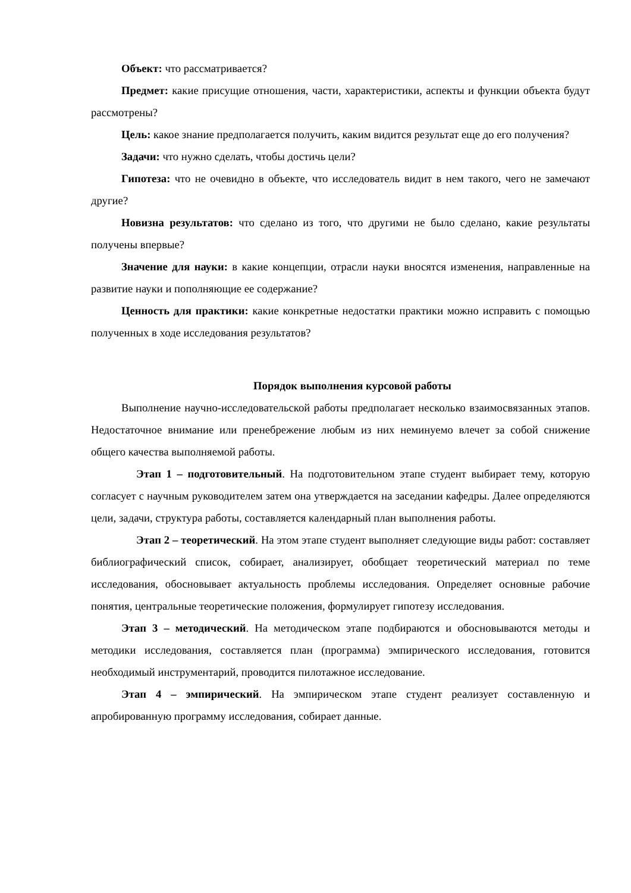Объект: что рассматривается?
Предмет: какие присущие отношения, части, характеристики, аспекты и функции объекта будут рассмотрены?
Цель: какое знание предполагается получить, каким видится результат еще до его получения?
Задачи: что нужно сделать, чтобы достичь цели?
Гипотеза: что не очевидно в объекте, что исследователь видит в нем такого, чего не замечают другие?
Новизна результатов: что сделано из того, что другими не было сделано, какие результаты получены впервые?
Значение для науки: в какие концепции, отрасли науки вносятся изменения, направленные на развитие науки и пополняющие ее содержание?
Ценность для практики: какие конкретные недостатки практики можно исправить с помощью полученных в ходе исследования результатов?
Порядок выполнения курсовой работы
Выполнение научно-исследовательской работы предполагает несколько взаимосвязанных этапов. Недостаточное внимание или пренебрежение любым из них неминуемо влечет за собой снижение общего качества выполняемой работы.
Этап 1 – подготовительный. На подготовительном этапе студент выбирает тему, которую согласует с научным руководителем затем она утверждается на заседании кафедры. Далее определяются цели, задачи, структура работы, составляется календарный план выполнения работы.
Этап 2 – теоретический. На этом этапе студент выполняет следующие виды работ: составляет библиографический список, собирает, анализирует, обобщает теоретический материал по теме исследования, обосновывает актуальность проблемы исследования. Определяет основные рабочие понятия, центральные теоретические положения, формулирует гипотезу исследования.
Этап 3 – методический. На методическом этапе подбираются и обосновываются методы и методики исследования, составляется план (программа) эмпирического исследования, готовится необходимый инструментарий, проводится пилотажное исследование.
Этап 4 – эмпирический. На эмпирическом этапе студент реализует составленную и апробированную программу исследования, собирает данные.